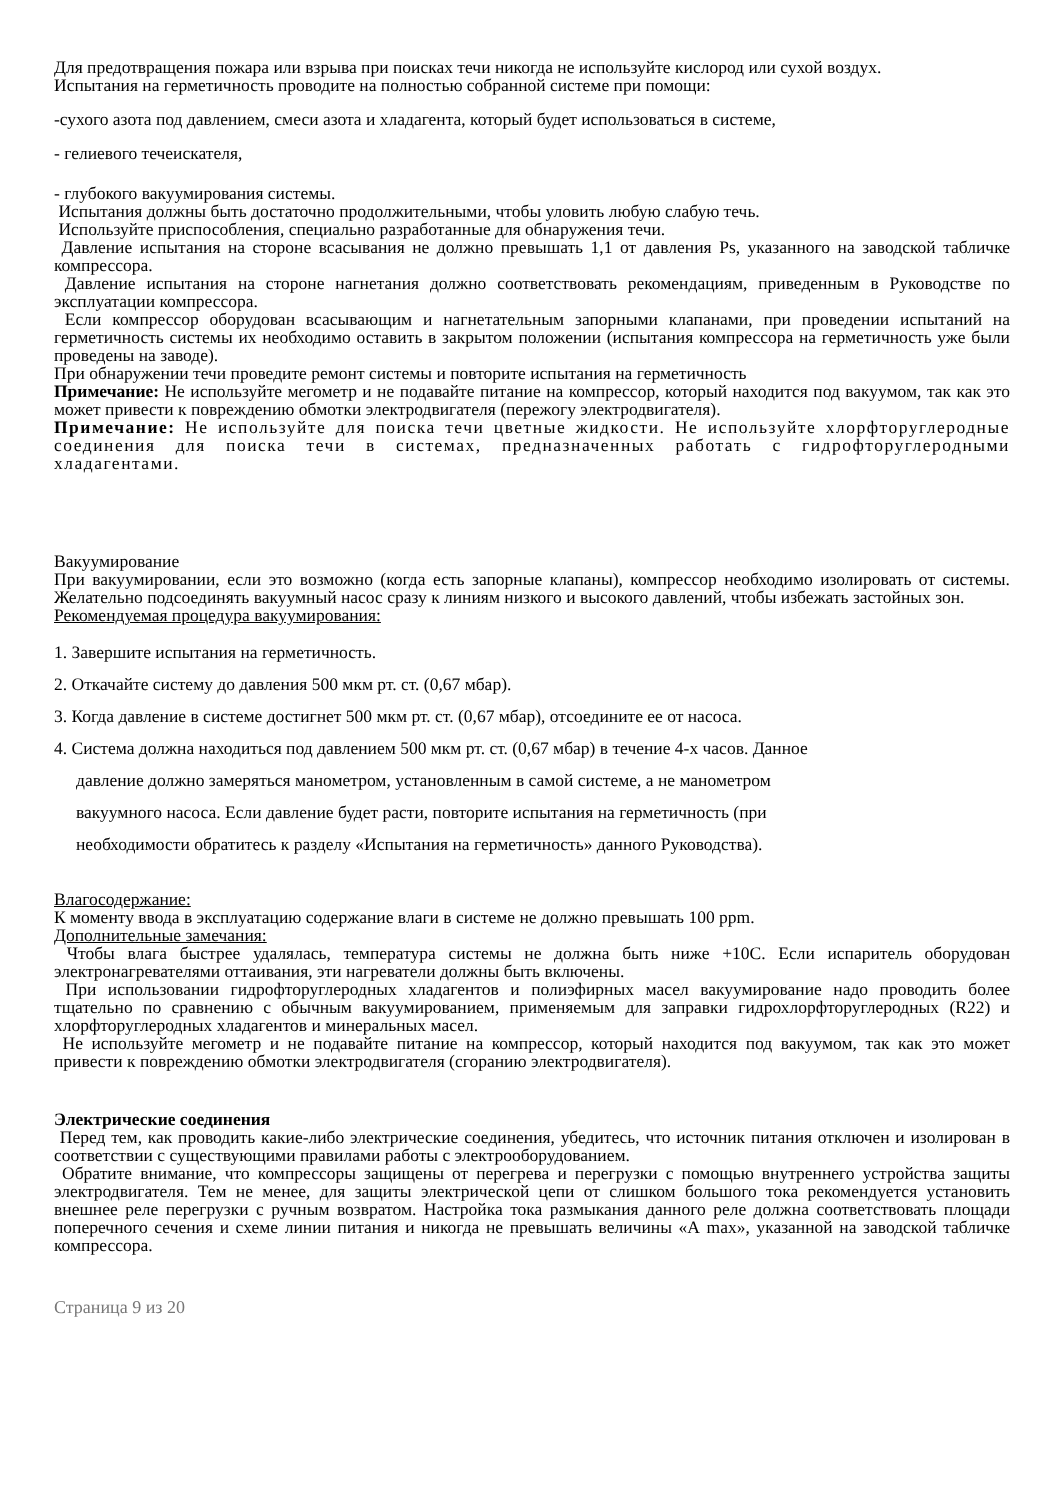Для предотвращения пожара или взрыва при поисках течи никогда не используйте кислород или сухой воздух.
Испытания на герметичность проводите на полностью собранной системе при помощи:
-сухого азота под давлением, смеси азота и хладагента, который будет использоваться в системе,
- гелиевого течеискателя,
- глубокого вакуумирования системы.
Испытания должны быть достаточно продолжительными, чтобы уловить любую слабую течь.
Используйте приспособления, специально разработанные для обнаружения течи.
Давление испытания на стороне всасывания не должно превышать 1,1 от давления Ps, указанного на заводской табличке компрессора.
Давление испытания на стороне нагнетания должно соответствовать рекомендациям, приведенным в Руководстве по эксплуатации компрессора.
Если компрессор оборудован всасывающим и нагнетательным запорными клапанами, при проведении испытаний на герметичность системы их необходимо оставить в закрытом положении (испытания компрессора на герметичность уже были проведены на заводе).
При обнаружении течи проведите ремонт системы и повторите испытания на герметичность
Примечание: Не используйте мегометр и не подавайте питание на компрессор, который находится под вакуумом, так как это может привести к повреждению обмотки электродвигателя (пережогу электродвигателя).
Примечание: Не используйте для поиска течи цветные жидкости. Не используйте хлорфторуглеродные соединения для поиска течи в системах, предназначенных работать с гидрофторуглеродными хладагентами.
Вакуумирование
При вакуумировании, если это возможно (когда есть запорные клапаны), компрессор необходимо изолировать от системы. Желательно подсоединять вакуумный насос сразу к линиям низкого и высокого давлений, чтобы избежать застойных зон.
Рекомендуемая процедура вакуумирования:
1. Завершите испытания на герметичность.
2. Откачайте систему до давления 500 мкм рт. ст. (0,67 мбар).
3. Когда давление в системе достигнет 500 мкм рт. ст. (0,67 мбар), отсоедините ее от насоса.
4. Система должна находиться под давлением 500 мкм рт. ст. (0,67 мбар) в течение 4-х часов. Данное
давление должно замеряться манометром, установленным в самой системе, а не манометром
вакуумного насоса. Если давление будет расти, повторите испытания на герметичность (при
необходимости обратитесь к разделу «Испытания на герметичность» данного Руководства).
Влагосодержание:
К моменту ввода в эксплуатацию содержание влаги в системе не должно превышать 100 ppm.
Дополнительные замечания:
Чтобы влага быстрее удалялась, температура системы не должна быть ниже +10С. Если испаритель оборудован электронагревателями оттаивания, эти нагреватели должны быть включены.
При использовании гидрофторуглеродных хладагентов и полиэфирных масел вакуумирование надо проводить более тщательно по сравнению с обычным вакуумированием, применяемым для заправки гидрохлорфторуглеродных (R22) и хлорфторуглеродных хладагентов и минеральных масел.
Не используйте мегометр и не подавайте питание на компрессор, который находится под вакуумом, так как это может привести к повреждению обмотки электродвигателя (сгоранию электродвигателя).
Электрические соединения
Перед тем, как проводить какие-либо электрические соединения, убедитесь, что источник питания отключен и изолирован в соответствии с существующими правилами работы с электрооборудованием.
Обратите внимание, что компрессоры защищены от перегрева и перегрузки с помощью внутреннего устройства защиты электродвигателя. Тем не менее, для защиты электрической цепи от слишком большого тока рекомендуется установить внешнее реле перегрузки с ручным возвратом. Настройка тока размыкания данного реле должна соответствовать площади поперечного сечения и схеме линии питания и никогда не превышать величины «А max», указанной на заводской табличке компрессора.
Страница 9 из 20